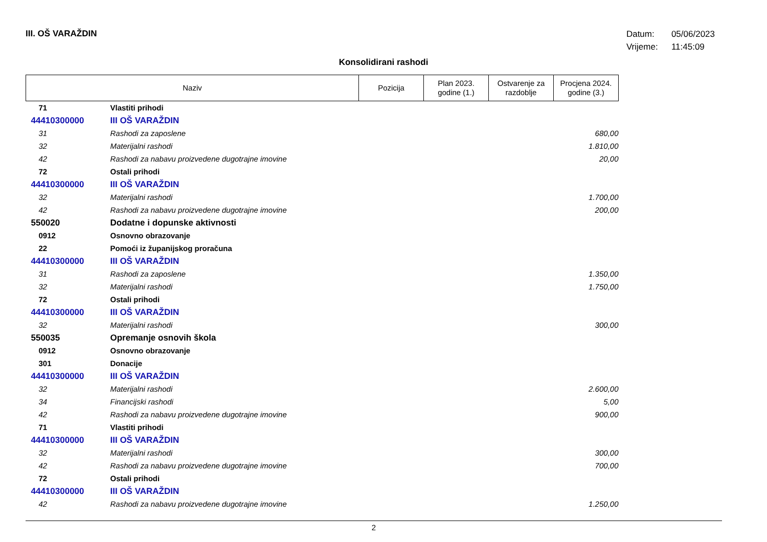III. OŠ VARAŽDIN
Datum: 05/06/2023
Vrijeme: 11:45:09
Konsolidirani rashodi
| Naziv | | Pozicija | Plan 2023. godine (1.) | Ostvarenje za razdoblje | Procjena 2024. godine (3.) |
| --- | --- | --- | --- | --- | --- |
| 71 | Vlastiti prihodi | | | | |
| 44410300000 | III OŠ VARAŽDIN | | | | |
| 31 | Rashodi za zaposlene | | | | 680,00 |
| 32 | Materijalni rashodi | | | | 1.810,00 |
| 42 | Rashodi za nabavu proizvedene dugotrajne imovine | | | | 20,00 |
| 72 | Ostali prihodi | | | | |
| 44410300000 | III OŠ VARAŽDIN | | | | |
| 32 | Materijalni rashodi | | | | 1.700,00 |
| 42 | Rashodi za nabavu proizvedene dugotrajne imovine | | | | 200,00 |
| 550020 | Dodatne i dopunske aktivnosti | | | | |
| 0912 | Osnovno obrazovanje | | | | |
| 22 | Pomoći iz županijskog proračuna | | | | |
| 44410300000 | III OŠ VARAŽDIN | | | | |
| 31 | Rashodi za zaposlene | | | | 1.350,00 |
| 32 | Materijalni rashodi | | | | 1.750,00 |
| 72 | Ostali prihodi | | | | |
| 44410300000 | III OŠ VARAŽDIN | | | | |
| 32 | Materijalni rashodi | | | | 300,00 |
| 550035 | Opremanje osnovih škola | | | | |
| 0912 | Osnovno obrazovanje | | | | |
| 301 | Donacije | | | | |
| 44410300000 | III OŠ VARAŽDIN | | | | |
| 32 | Materijalni rashodi | | | | 2.600,00 |
| 34 | Financijski rashodi | | | | 5,00 |
| 42 | Rashodi za nabavu proizvedene dugotrajne imovine | | | | 900,00 |
| 71 | Vlastiti prihodi | | | | |
| 44410300000 | III OŠ VARAŽDIN | | | | |
| 32 | Materijalni rashodi | | | | 300,00 |
| 42 | Rashodi za nabavu proizvedene dugotrajne imovine | | | | 700,00 |
| 72 | Ostali prihodi | | | | |
| 44410300000 | III OŠ VARAŽDIN | | | | |
| 42 | Rashodi za nabavu proizvedene dugotrajne imovine | | | | 1.250,00 |
2